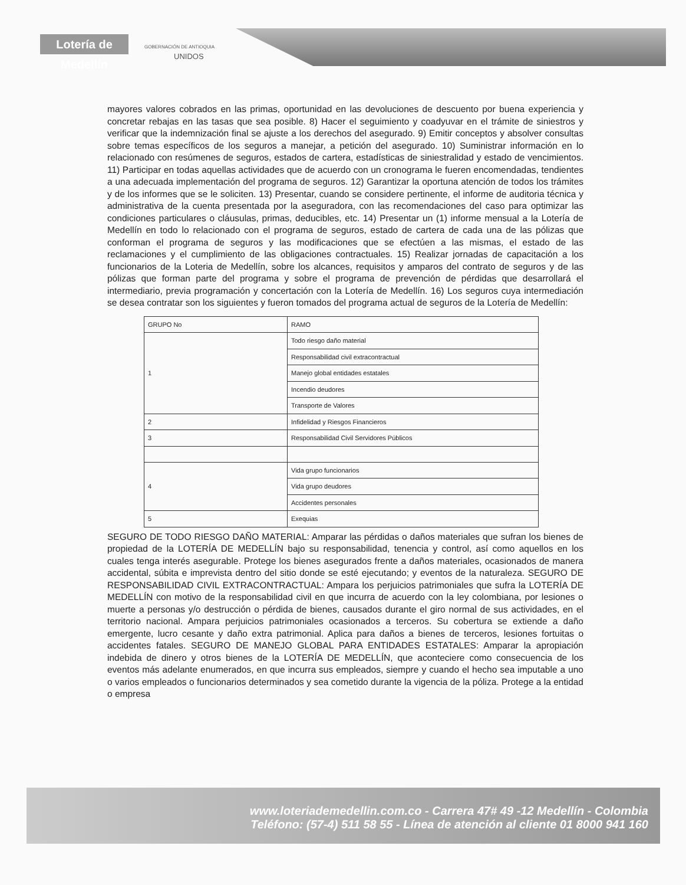Lotería de Medellín
GOBERNACIÓN DE ANTIOQUIA
UNIDOS
mayores valores cobrados en las primas, oportunidad en las devoluciones de descuento por buena experiencia y concretar rebajas en las tasas que sea posible. 8) Hacer el seguimiento y coadyuvar en el trámite de siniestros y verificar que la indemnización final se ajuste a los derechos del asegurado. 9) Emitir conceptos y absolver consultas sobre temas específicos de los seguros a manejar, a petición del asegurado. 10) Suministrar información en lo relacionado con resúmenes de seguros, estados de cartera, estadísticas de siniestralidad y estado de vencimientos. 11) Participar en todas aquellas actividades que de acuerdo con un cronograma le fueren encomendadas, tendientes a una adecuada implementación del programa de seguros. 12) Garantizar la oportuna atención de todos los trámites y de los informes que se le soliciten. 13) Presentar, cuando se considere pertinente, el informe de auditoria técnica y administrativa de la cuenta presentada por la aseguradora, con las recomendaciones del caso para optimizar las condiciones particulares o cláusulas, primas, deducibles, etc. 14) Presentar un (1) informe mensual a la Lotería de Medellín en todo lo relacionado con el programa de seguros, estado de cartera de cada una de las pólizas que conforman el programa de seguros y las modificaciones que se efectúen a las mismas, el estado de las reclamaciones y el cumplimiento de las obligaciones contractuales. 15) Realizar jornadas de capacitación a los funcionarios de la Loteria de Medellín, sobre los alcances, requisitos y amparos del contrato de seguros y de las pólizas que forman parte del programa y sobre el programa de prevención de pérdidas que desarrollará el intermediario, previa programación y concertación con la Lotería de Medellín. 16) Los seguros cuya intermediación se desea contratar son los siguientes y fueron tomados del programa actual de seguros de la Lotería de Medellín:
| GRUPO No | RAMO |
| --- | --- |
| 1 | Todo riesgo daño material |
| | Responsabilidad civil extracontractual |
| | Manejo global entidades estatales |
| | Incendio deudores |
| | Transporte de Valores |
| 2 | Infidelidad y Riesgos Financieros |
| 3 | Responsabilidad Civil Servidores Públicos |
| 4 | Vida grupo funcionarios |
| | Vida grupo deudores |
| | Accidentes personales |
| 5 | Exequias |
SEGURO DE TODO RIESGO DAÑO MATERIAL: Amparar las pérdidas o daños materiales que sufran los bienes de propiedad de la LOTERÍA DE MEDELLÍN bajo su responsabilidad, tenencia y control, así como aquellos en los cuales tenga interés asegurable. Protege los bienes asegurados frente a daños materiales, ocasionados de manera accidental, súbita e imprevista dentro del sitio donde se esté ejecutando; y eventos de la naturaleza. SEGURO DE RESPONSABILIDAD CIVIL EXTRACONTRACTUAL: Ampara los perjuicios patrimoniales que sufra la LOTERÍA DE MEDELLÍN con motivo de la responsabilidad civil en que incurra de acuerdo con la ley colombiana, por lesiones o muerte a personas y/o destrucción o pérdida de bienes, causados durante el giro normal de sus actividades, en el territorio nacional. Ampara perjuicios patrimoniales ocasionados a terceros. Su cobertura se extiende a daño emergente, lucro cesante y daño extra patrimonial. Aplica para daños a bienes de terceros, lesiones fortuitas o accidentes fatales. SEGURO DE MANEJO GLOBAL PARA ENTIDADES ESTATALES: Amparar la apropiación indebida de dinero y otros bienes de la LOTERÍA DE MEDELLÍN, que aconteciere como consecuencia de los eventos más adelante enumerados, en que incurra sus empleados, siempre y cuando el hecho sea imputable a uno o varios empleados o funcionarios determinados y sea cometido durante la vigencia de la póliza. Protege a la entidad o empresa
www.loteriademedellin.com.co - Carrera 47# 49 -12 Medellín - Colombia
Teléfono: (57-4) 511 58 55 - Línea de atención al cliente 01 8000 941 160